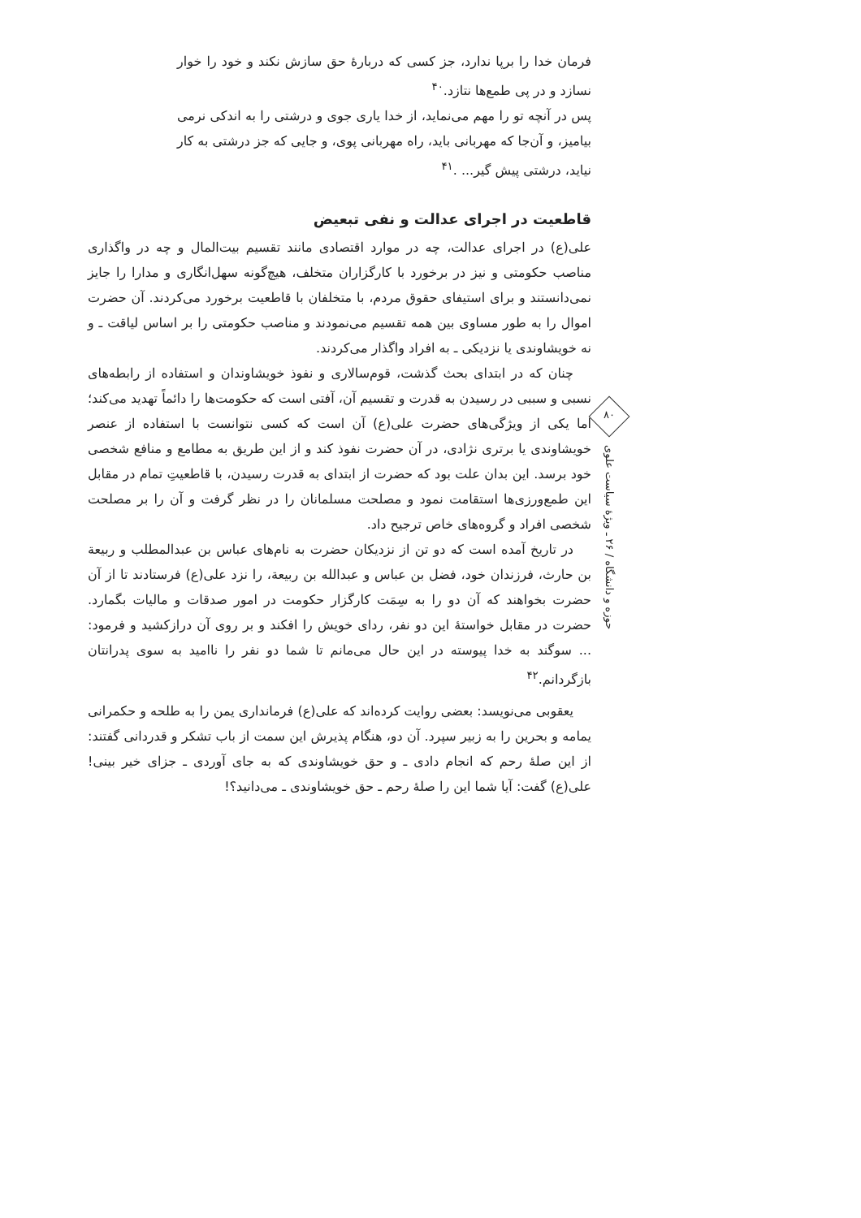فرمان خدا را برپا ندارد، جز کسی که دربارهٔ حق سازش نکند و خود را خوار نسازد و در پی طمع‌ها نتازد.<sup>۴۰</sup>
پس در آنچه تو را مهم می‌نماید، از خدا یاری جوی و درشتی را به اندکی نرمی بیامیز، و آن‌جا که مهربانی باید، راه مهربانی پوی، و جایی که جز درشتی به کار نیاید، درشتی پیش گیر... .<sup>۴۱</sup>
قاطعیت در اجرای عدالت و نفی تبعیض
علی(ع) در اجرای عدالت، چه در موارد اقتصادی مانند تقسیم بیت‌المال و چه در واگذاری مناصب حکومتی و نیز در برخورد با کارگزاران متخلف، هیچ‌گونه سهل‌انگاری و مدارا را جایز نمی‌دانستند و برای استیفای حقوق مردم، با متخلفان با قاطعیت برخورد می‌کردند. آن حضرت اموال را به طور مساوی بین همه تقسیم می‌نمودند و مناصب حکومتی را بر اساس لیاقت ـ و نه خویشاوندی یا نزدیکی ـ به افراد واگذار می‌کردند.
چنان که در ابتدای بحث گذشت، قوم‌سالاری و نفوذ خویشاوندان و استفاده از رابطه‌های نسبی و سببی در رسیدن به قدرت و تقسیم آن، آفتی است که حکومت‌ها را دائماً تهدید می‌کند؛ اما یکی از ویژگی‌های حضرت علی(ع) آن است که کسی نتوانست با استفاده از عنصر خویشاوندی یا برتری نژادی، در آن حضرت نفوذ کند و از این طریق به مطامع و منافع شخصی خود برسد. این بدان علت بود که حضرت از ابتدای به قدرت رسیدن، با قاطعیتِ تمام در مقابل این طمع‌ورزی‌ها استقامت نمود و مصلحت مسلمانان را در نظر گرفت و آن را بر مصلحت شخصی افراد و گروه‌های خاص ترجیح داد.
در تاریخ آمده است که دو تن از نزدیکان حضرت به نام‌های عباس بن عبدالمطلب و ربیعة بن حارث، فرزندان خود، فضل بن عباس و عبدالله بن ربیعة، را نزد علی(ع) فرستادند تا از آن حضرت بخواهند که آن دو را به سِمَت کارگزار حکومت در امور صدقات و مالیات بگمارد. حضرت در مقابل خواستهٔ این دو نفر، ردای خویش را افکند و بر روی آن درازکشید و فرمود: ... سوگند به خدا پیوسته در این حال می‌مانم تا شما دو نفر را ناامید به سوی پدرانتان بازگردانم.<sup>۴۲</sup>
یعقوبی می‌نویسد: بعضی روایت کرده‌اند که علی(ع) فرمانداری یمن را به طلحه و حکمرانی یمامه و بحرین را به زبیر سپرد. آن دو، هنگام پذیرش این سمت از باب تشکر و قدردانی گفتند: از این صلهٔ رحم که انجام دادی ـ و حق خویشاوندی که به جای آوردی ـ جزای خیر بینی! علی(ع) گفت: آیا شما این را صلهٔ رحم ـ حق خویشاوندی ـ می‌دانید؟!
۸۰
حوزه و دانشگاه / ۲۶ ـ ویژهٔ سیاست علوی